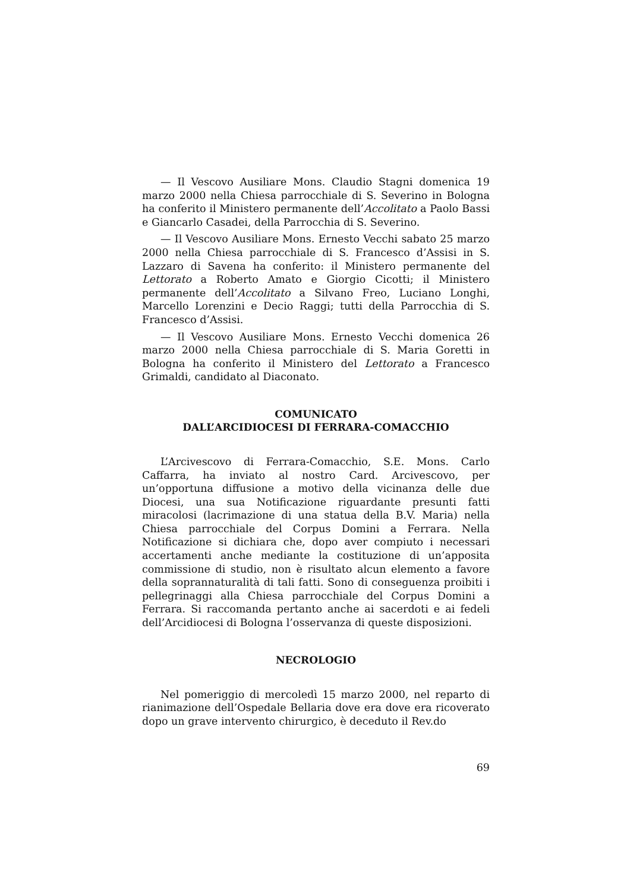— Il Vescovo Ausiliare Mons. Claudio Stagni domenica 19 marzo 2000 nella Chiesa parrocchiale di S. Severino in Bologna ha conferito il Ministero permanente dell’Accolitato a Paolo Bassi e Giancarlo Casadei, della Parrocchia di S. Severino.
— Il Vescovo Ausiliare Mons. Ernesto Vecchi sabato 25 marzo 2000 nella Chiesa parrocchiale di S. Francesco d’Assisi in S. Lazzaro di Savena ha conferito: il Ministero permanente del Lettorato a Roberto Amato e Giorgio Cicotti; il Ministero permanente dell’Accolitato a Silvano Freo, Luciano Longhi, Marcello Lorenzini e Decio Raggi; tutti della Parrocchia di S. Francesco d’Assisi.
— Il Vescovo Ausiliare Mons. Ernesto Vecchi domenica 26 marzo 2000 nella Chiesa parrocchiale di S. Maria Goretti in Bologna ha conferito il Ministero del Lettorato a Francesco Grimaldi, candidato al Diaconato.
COMUNICATO
DALL’ARCIDIOCESI DI FERRARA-COMACCHIO
L’Arcivescovo di Ferrara-Comacchio, S.E. Mons. Carlo Caffarra, ha inviato al nostro Card. Arcivescovo, per un’opportuna diffusione a motivo della vicinanza delle due Diocesi, una sua Notificazione riguardante presunti fatti miracolosi (lacrimazione di una statua della B.V. Maria) nella Chiesa parrocchiale del Corpus Domini a Ferrara. Nella Notificazione si dichiara che, dopo aver compiuto i necessari accertamenti anche mediante la costituzione di un’apposita commissione di studio, non è risultato alcun elemento a favore della soprannaturalità di tali fatti. Sono di conseguenza proibiti i pellegrinaggi alla Chiesa parrocchiale del Corpus Domini a Ferrara. Si raccomanda pertanto anche ai sacerdoti e ai fedeli dell’Arcidiocesi di Bologna l’osservanza di queste disposizioni.
NECROLOGIO
Nel pomeriggio di mercoledì 15 marzo 2000, nel reparto di rianimazione dell’Ospedale Bellaria dove era dove era ricoverato dopo un grave intervento chirurgico, è deceduto il Rev.do
69